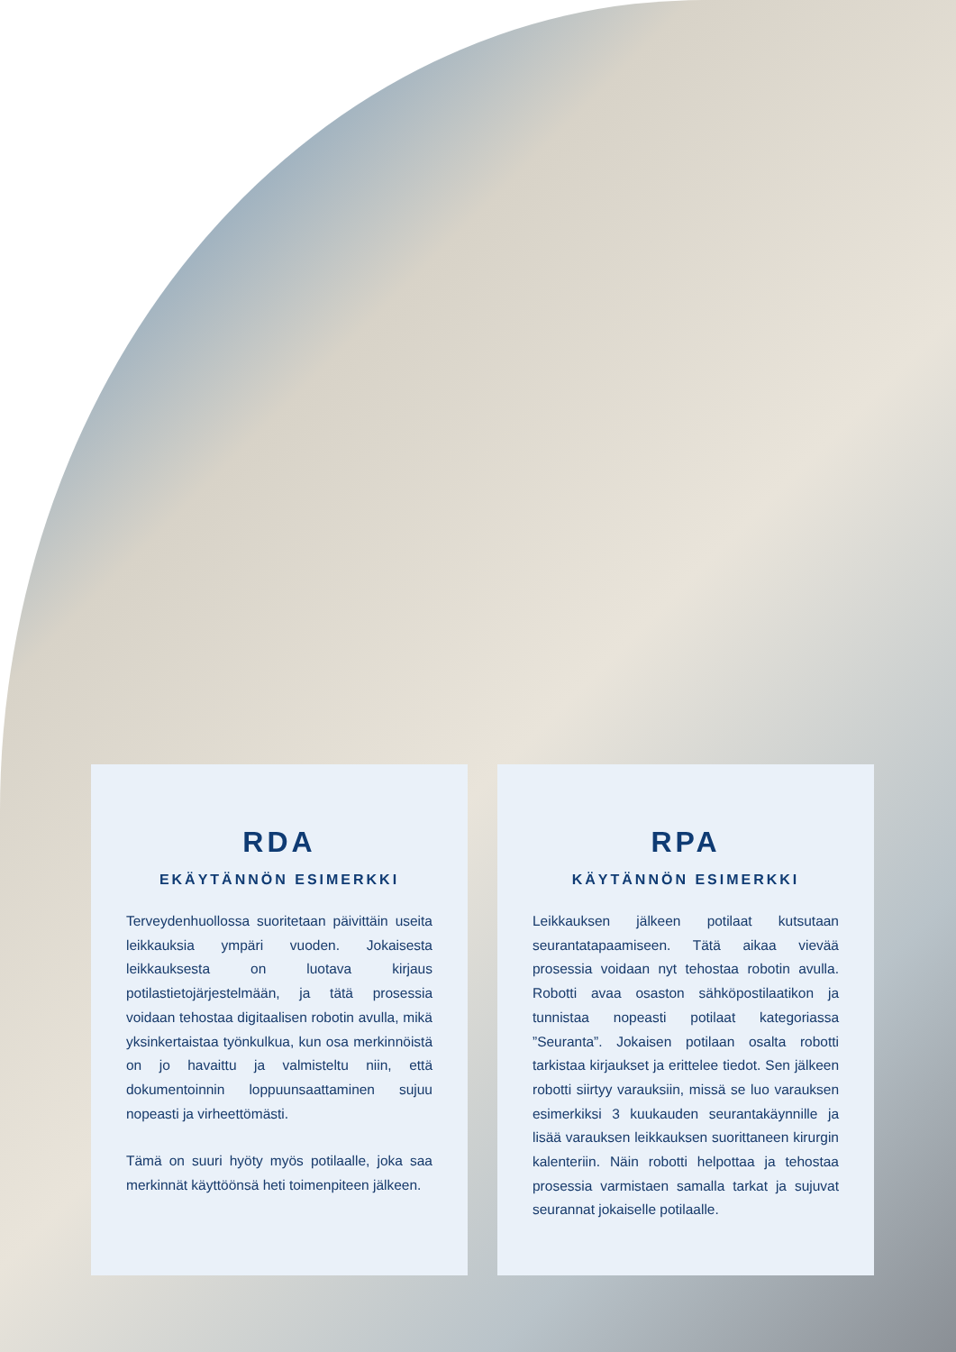RDA
EKÄYTÄNNÖN ESIMERKKI
Terveydenhuollossa suoritetaan päivittäin useita leikkauksia ympäri vuoden. Jokaisesta leikkauksesta on luotava kirjaus potilastietojärjestelmään, ja tätä prosessia voidaan tehostaa digitaalisen robotin avulla, mikä yksinkertaistaa työnkulkua, kun osa merkinnöistä on jo havaittu ja valmisteltu niin, että dokumentoinnin loppuunsaattaminen sujuu nopeasti ja virheettömästi.
Tämä on suuri hyöty myös potilaalle, joka saa merkinnät käyttöönsä heti toimenpiteen jälkeen.
RPA
KÄYTÄNNÖN ESIMERKKI
Leikkauksen jälkeen potilaat kutsutaan seurantatapaamiseen. Tätä aikaa vievää prosessia voidaan nyt tehostaa robotin avulla. Robotti avaa osaston sähköpostilaatikon ja tunnistaa nopeasti potilaat kategoriassa ”Seuranta”. Jokaisen potilaan osalta robotti tarkistaa kirjaukset ja erittelee tiedot. Sen jälkeen robotti siirtyy varauksiin, missä se luo varauksen esimerkiksi 3 kuukauden seurantakäynnille ja lisää varauksen leikkauksen suorittaneen kirurgin kalenteriin. Näin robotti helpottaa ja tehostaa prosessia varmistaen samalla tarkat ja sujuvat seurannat jokaiselle potilaalle.